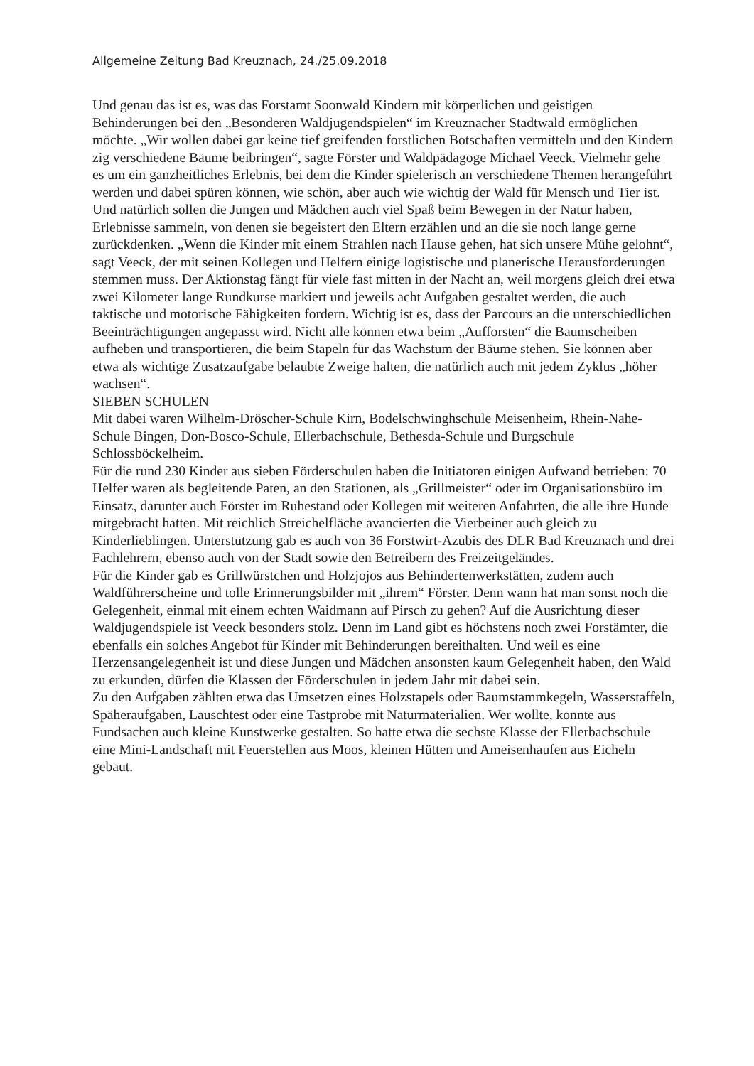Allgemeine Zeitung Bad Kreuznach, 24./25.09.2018
Und genau das ist es, was das Forstamt Soonwald Kindern mit körperlichen und geistigen Behinderungen bei den „Besonderen Waldjugendspielen“ im Kreuznacher Stadtwald ermöglichen möchte. „Wir wollen dabei gar keine tief greifenden forstlichen Botschaften vermitteln und den Kindern zig verschiedene Bäume beibringen“, sagte Förster und Waldpädagoge Michael Veeck. Vielmehr gehe es um ein ganzheitliches Erlebnis, bei dem die Kinder spielerisch an verschiedene Themen herangeführt werden und dabei spüren können, wie schön, aber auch wie wichtig der Wald für Mensch und Tier ist. Und natürlich sollen die Jungen und Mädchen auch viel Spaß beim Bewegen in der Natur haben, Erlebnisse sammeln, von denen sie begeistert den Eltern erzählen und an die sie noch lange gerne zurückdenken. „Wenn die Kinder mit einem Strahlen nach Hause gehen, hat sich unsere Mühe gelohnt“, sagt Veeck, der mit seinen Kollegen und Helfern einige logistische und planerische Herausforderungen stemmen muss. Der Aktionstag fängt für viele fast mitten in der Nacht an, weil morgens gleich drei etwa zwei Kilometer lange Rundkurse markiert und jeweils acht Aufgaben gestaltet werden, die auch taktische und motorische Fähigkeiten fordern. Wichtig ist es, dass der Parcours an die unterschiedlichen Beeinträchtigungen angepasst wird. Nicht alle können etwa beim „Aufforsten“ die Baumscheiben aufheben und transportieren, die beim Stapeln für das Wachstum der Bäume stehen. Sie können aber etwa als wichtige Zusatzaufgabe belaubte Zweige halten, die natürlich auch mit jedem Zyklus „höher wachsen“.
SIEBEN SCHULEN
Mit dabei waren Wilhelm-Dröscher-Schule Kirn, Bodelschwinghschule Meisenheim, Rhein-Nahe-Schule Bingen, Don-Bosco-Schule, Ellerbachschule, Bethesda-Schule und Burgschule Schlossböckelheim.
Für die rund 230 Kinder aus sieben Förderschulen haben die Initiatoren einigen Aufwand betrieben: 70 Helfer waren als begleitende Paten, an den Stationen, als „Grillmeister“ oder im Organisationsbüro im Einsatz, darunter auch Förster im Ruhestand oder Kollegen mit weiteren Anfahrten, die alle ihre Hunde mitgebracht hatten. Mit reichlich Streichelfläche avancierten die Vierbeiner auch gleich zu Kinderlieblingen. Unterstützung gab es auch von 36 Forstwirt-Azubis des DLR Bad Kreuznach und drei Fachlehrern, ebenso auch von der Stadt sowie den Betreibern des Freizeitgeländes.
Für die Kinder gab es Grillwürstchen und Holzjojos aus Behindertenwerkstätten, zudem auch Waldführerscheine und tolle Erinnerungsbilder mit „ihrem“ Förster. Denn wann hat man sonst noch die Gelegenheit, einmal mit einem echten Waidmann auf Pirsch zu gehen? Auf die Ausrichtung dieser Waldjugendspiele ist Veeck besonders stolz. Denn im Land gibt es höchstens noch zwei Forstämter, die ebenfalls ein solches Angebot für Kinder mit Behinderungen bereithalten. Und weil es eine Herzensangelegenheit ist und diese Jungen und Mädchen ansonsten kaum Gelegenheit haben, den Wald zu erkunden, dürfen die Klassen der Förderschulen in jedem Jahr mit dabei sein.
Zu den Aufgaben zählten etwa das Umsetzen eines Holzstapels oder Baumstammkegeln, Wasserstaffeln, Späheraufgaben, Lauschtest oder eine Tastprobe mit Naturmaterialien. Wer wollte, konnte aus Fundsachen auch kleine Kunstwerke gestalten. So hatte etwa die sechste Klasse der Ellerbachschule eine Mini-Landschaft mit Feuerstellen aus Moos, kleinen Hütten und Ameisenhaufen aus Eicheln gebaut.